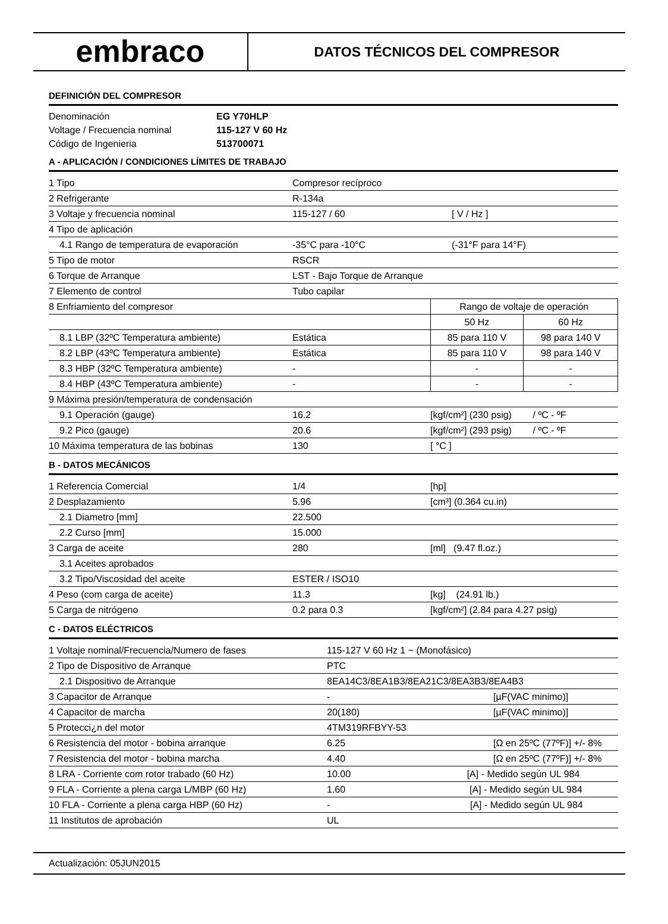embraco
DATOS TÉCNICOS DEL COMPRESOR
DEFINICIÓN DEL COMPRESOR
| Denominación | EG Y70HLP |
| Voltage / Frecuencia nominal | 115-127 V 60 Hz |
| Código de Ingenieria | 513700071 |
A - APLICACIÓN / CONDICIONES LÍMITES DE TRABAJO
| 1 Tipo | Compresor recíproco | | |
| 2 Refrigerante | R-134a | | |
| 3 Voltaje y frecuencia nominal | 115-127 / 60 | [ V / Hz ] | |
| 4 Tipo de aplicación | | | |
| 4.1 Rango de temperatura de evaporación | -35°C para -10°C | (-31°F para 14°F) | |
| 5 Tipo de motor | RSCR | | |
| 6 Torque de Arranque | LST - Bajo Torque de Arranque | | |
| 7 Elemento de control | Tubo capilar | | |
| 8 Enfriamiento del compresor | | Rango de voltaje de operación | |
| | | 50 Hz | 60 Hz |
| 8.1 LBP (32ºC Temperatura ambiente) | Estática | 85 para 110 V | 98 para 140 V |
| 8.2 LBP (43ºC Temperatura ambiente) | Estática | 85 para 110 V | 98 para 140 V |
| 8.3 HBP (32ºC Temperatura ambiente) | - | - | - |
| 8.4 HBP (43ºC Temperatura ambiente) | - | - | - |
| 9 Máxima presión/temperatura de condensación | | | |
| 9.1 Operación (gauge) | 16.2 | [kgf/cm²] (230 psig) / ºC - ºF | |
| 9.2 Pico (gauge) | 20.6 | [kgf/cm²] (293 psig) / ºC - ºF | |
| 10 Máxima temperatura de las bobinas | 130 | [ °C ] | |
B - DATOS MECÁNICOS
| 1 Referencia Comercial | 1/4 | [hp] |
| 2 Desplazamiento | 5.96 | [cm³] (0.364 cu.in) |
| 2.1 Diametro [mm] | 22.500 | |
| 2.2 Curso [mm] | 15.000 | |
| 3 Carga de aceite | 280 | [ml] (9.47 fl.oz.) |
| 3.1 Aceites aprobados | | |
| 3.2 Tipo/Viscosidad del aceite | ESTER / ISO10 | |
| 4 Peso (com carga de aceite) | 11.3 | [kg] (24.91 lb.) |
| 5 Carga de nitrógeno | 0.2 para 0.3 | [kgf/cm²] (2.84 para 4.27 psig) |
C - DATOS ELÉCTRICOS
| 1 Voltaje nominal/Frecuencia/Numero de fases | 115-127 V 60 Hz 1 ~ (Monofásico) | |
| 2 Tipo de Dispositivo de Arranque | PTC | |
| 2.1 Dispositivo de Arranque | 8EA14C3/8EA1B3/8EA21C3/8EA3B3/8EA4B3 | |
| 3 Capacitor de Arranque | - | [µF(VAC minimo)] |
| 4 Capacitor de marcha | 20(180) | [µF(VAC minimo)] |
| 5 Protecci¿n del motor | 4TM319RFBYY-53 | |
| 6 Resistencia del motor - bobina arranque | 6.25 | [Ω en 25ºC (77ºF)] +/- 8% |
| 7 Resistencia del motor - bobina marcha | 4.40 | [Ω en 25ºC (77ºF)] +/- 8% |
| 8 LRA - Corriente com rotor trabado (60 Hz) | 10.00 [A] - Medido según UL 984 | |
| 9 FLA - Corriente a plena carga L/MBP (60 Hz) | 1.60 [A] - Medido según UL 984 | |
| 10 FLA - Corriente a plena carga HBP (60 Hz) | - [A] - Medido según UL 984 | |
| 11 Institutos de aprobación | UL | |
Actualización: 05JUN2015